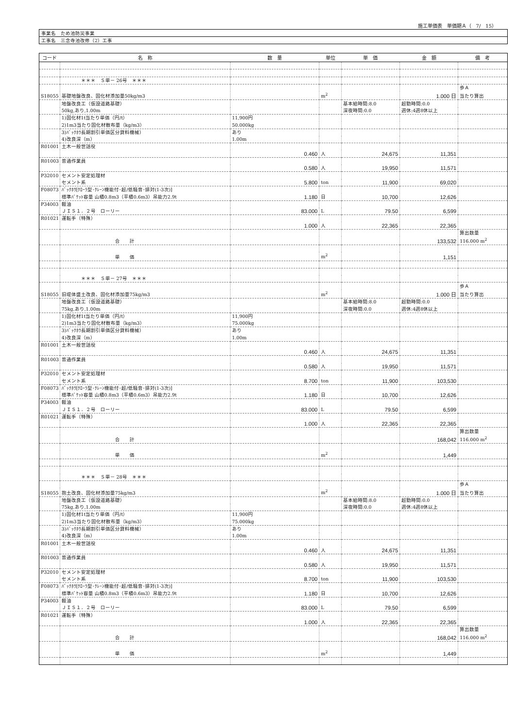施工単価表　単価期Ａ（　7/　15）
| 事業名 ため池防災事業 |
| 工事名 三念寺池改修（2）工事 |
| コード | 名 称 | 数 量 | 単位 | 単 価 | 金 額 | 備 考 |
| --- | --- | --- | --- | --- | --- | --- |
| | ＊＊＊ Ｓ単－ 26号 ＊＊＊ | | | | | |
| | | | | | | 歩Ａ |
| S18055 | 基礎地盤改良、固化材添加量50kg/m3 | | m<sup>2</sup> | | 1.000 日 | 当たり算出 |
| | 地盤改良工（仮設道路基礎） | | | 基本給時間:8.0 | 超勤時間:0.0 | |
| | 50kg,あり,1.00m | | | 深夜時間:0.0 | 週休:4週8休以上 | |
| | 1)固化材1t当たり単価（円/t） | 11,900円 | | | | |
| | 2)1m3当たり固化材散布量（kg/m3） | 50.000kg | | | | |
| | 3)ﾊﾞｯｸﾎｳ長期割引単価区分貸料機械） | あり | | | | |
| | 4)改良深（m） | 1.00m | | | | |
| R01001 | 土木一般世話役 | | | | | |
| | | 0.460 | 人 | 24,675 | 11,351 | |
| R01003 | 普通作業員 | | | | | |
| | | 0.580 | 人 | 19,950 | 11,571 | |
| P32010 | セメント安定処理材 | | | | | |
| | セメント系 | 5.800 | ton | 11,900 | 69,020 | |
| F08073 | ﾊﾞｯｸﾎｳ[ｸﾛｰﾗ型･ｸﾚｰﾝ機能付･超/低騒音･排対(1-3次)] | | | | | |
| | 標準ﾊﾞｹｯﾄ容量 山積0.8m3（平積0.6m3）吊能力2.9t | 1.180 | 日 | 10,700 | 12,626 | |
| P34003 | 軽油 | | | | | |
| | ＪＩＳ１．２号 ローリー | 83.000 | L | 79.50 | 6,599 | |
| R01021 | 運転手（特殊） | | | | | |
| | | 1.000 | 人 | 22,365 | 22,365 | |
| | | | | | | 算出数量 |
| | 合 計 | | | | 133,532 | 116.000 m<sup>2</sup> |
| | 単 価 | | m<sup>2</sup> | | 1,151 | |
| | ＊＊＊ Ｓ単－ 27号 ＊＊＊ | | | | | |
| | | | | | | 歩Ａ |
| S18055 | 旧堤体盛土改良、固化材添加量75kg/m3 | | m<sup>2</sup> | | 1.000 日 | 当たり算出 |
| | 地盤改良工（仮設道路基礎） | | | 基本給時間:8.0 | 超勤時間:0.0 | |
| | 75kg,あり,1.00m | | | 深夜時間:0.0 | 週休:4週8休以上 | |
| | 1)固化材1t当たり単価（円/t） | 11,900円 | | | | |
| | 2)1m3当たり固化材散布量（kg/m3） | 75.000kg | | | | |
| | 3)ﾊﾞｯｸﾎｳ長期割引単価区分貸料機械） | あり | | | | |
| | 4)改良深（m） | 1.00m | | | | |
| R01001 | 土木一般世話役 | | | | | |
| | | 0.460 | 人 | 24,675 | 11,351 | |
| R01003 | 普通作業員 | | | | | |
| | | 0.580 | 人 | 19,950 | 11,571 | |
| P32010 | セメント安定処理材 | | | | | |
| | セメント系 | 8.700 | ton | 11,900 | 103,530 | |
| F08073 | ﾊﾞｯｸﾎｳ[ｸﾛｰﾗ型･ｸﾚｰﾝ機能付･超/低騒音･排対(1-3次)] | | | | | |
| | 標準ﾊﾞｹｯﾄ容量 山積0.8m3（平積0.6m3）吊能力2.9t | 1.180 | 日 | 10,700 | 12,626 | |
| P34003 | 軽油 | | | | | |
| | ＪＩＳ１．２号 ローリー | 83.000 | L | 79.50 | 6,599 | |
| R01021 | 運転手（特殊） | | | | | |
| | | 1.000 | 人 | 22,365 | 22,365 | |
| | | | | | | 算出数量 |
| | 合 計 | | | | 168,042 | 116.000 m<sup>2</sup> |
| | 単 価 | | m<sup>2</sup> | | 1,449 | |
| | ＊＊＊ Ｓ単－ 28号 ＊＊＊ | | | | | |
| | | | | | | 歩Ａ |
| S18055 | 抱土改良、固化材添加量75kg/m3 | | m<sup>2</sup> | | 1.000 日 | 当たり算出 |
| | 地盤改良工（仮設道路基礎） | | | 基本給時間:8.0 | 超勤時間:0.0 | |
| | 75kg,あり,1.00m | | | 深夜時間:0.0 | 週休:4週8休以上 | |
| | 1)固化材1t当たり単価（円/t） | 11,900円 | | | | |
| | 2)1m3当たり固化材散布量（kg/m3） | 75.000kg | | | | |
| | 3)ﾊﾞｯｸﾎｳ長期割引単価区分貸料機械） | あり | | | | |
| | 4)改良深（m） | 1.00m | | | | |
| R01001 | 土木一般世話役 | | | | | |
| | | 0.460 | 人 | 24,675 | 11,351 | |
| R01003 | 普通作業員 | | | | | |
| | | 0.580 | 人 | 19,950 | 11,571 | |
| P32010 | セメント安定処理材 | | | | | |
| | セメント系 | 8.700 | ton | 11,900 | 103,530 | |
| F08073 | ﾊﾞｯｸﾎｳ[ｸﾛｰﾗ型･ｸﾚｰﾝ機能付･超/低騒音･排対(1-3次)] | | | | | |
| | 標準ﾊﾞｹｯﾄ容量 山積0.8m3（平積0.6m3）吊能力2.9t | 1.180 | 日 | 10,700 | 12,626 | |
| P34003 | 軽油 | | | | | |
| | ＪＩＳ１．２号 ローリー | 83.000 | L | 79.50 | 6,599 | |
| R01021 | 運転手（特殊） | | | | | |
| | | 1.000 | 人 | 22,365 | 22,365 | |
| | | | | | | 算出数量 |
| | 合 計 | | | | 168,042 | 116.000 m<sup>2</sup> |
| | 単 価 | | m<sup>2</sup> | | 1,449 | |